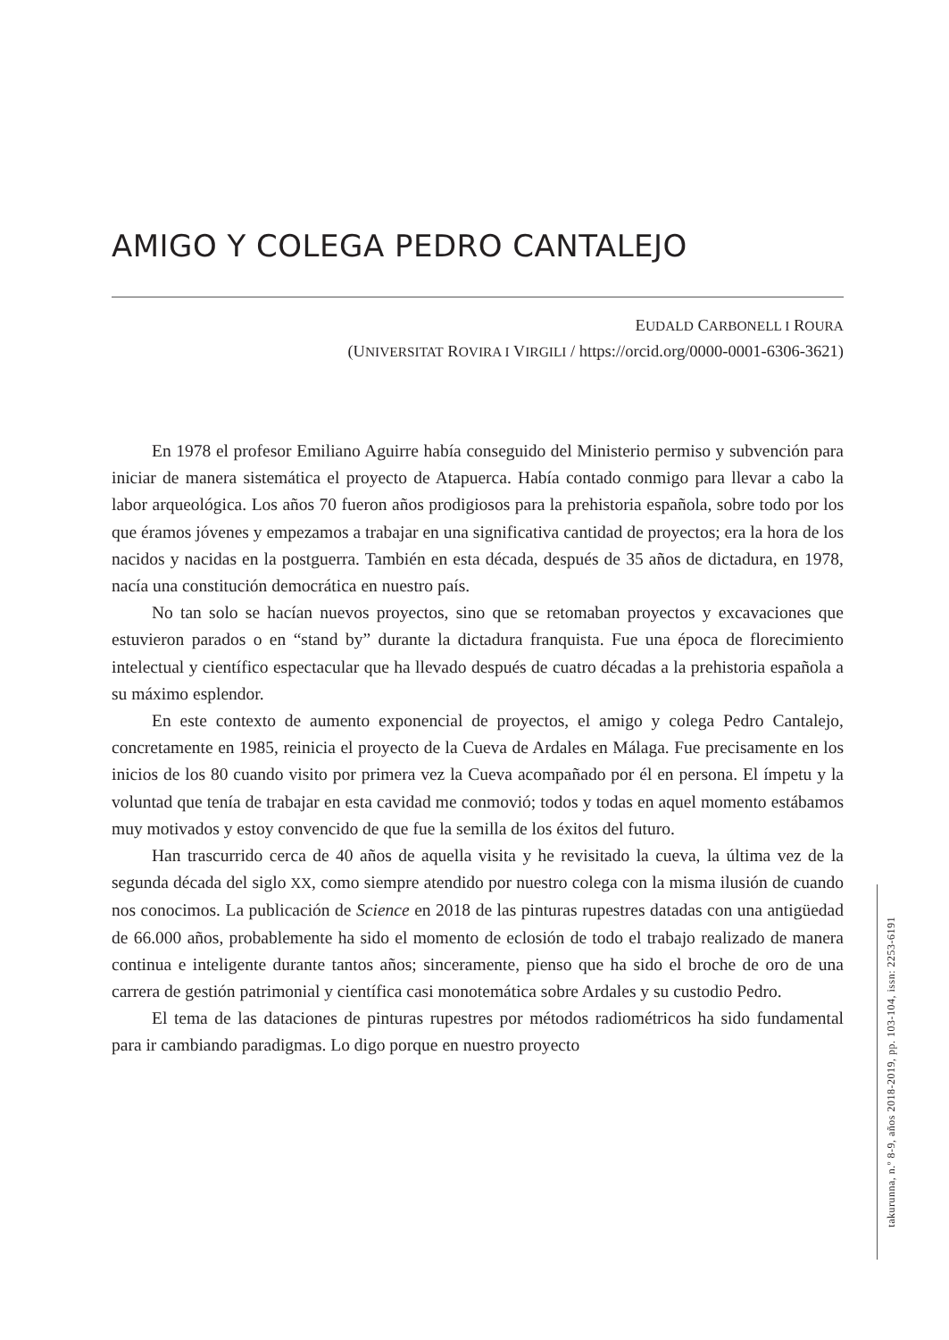AMIGO Y COLEGA PEDRO CANTALEJO
EUDALD CARBONELL I ROURA
(UNIVERSITAT ROVIRA I VIRGILI / https://orcid.org/0000-0001-6306-3621)
En 1978 el profesor Emiliano Aguirre había conseguido del Ministerio permiso y subvención para iniciar de manera sistemática el proyecto de Atapuerca. Había contado conmigo para llevar a cabo la labor arqueológica. Los años 70 fueron años prodigiosos para la prehistoria española, sobre todo por los que éramos jóvenes y empezamos a trabajar en una significativa cantidad de proyectos; era la hora de los nacidos y nacidas en la postguerra. También en esta década, después de 35 años de dictadura, en 1978, nacía una constitución democrática en nuestro país.
No tan solo se hacían nuevos proyectos, sino que se retomaban proyectos y excavaciones que estuvieron parados o en “stand by” durante la dictadura franquista. Fue una época de florecimiento intelectual y científico espectacular que ha llevado después de cuatro décadas a la prehistoria española a su máximo esplendor.
En este contexto de aumento exponencial de proyectos, el amigo y colega Pedro Cantalejo, concretamente en 1985, reinicia el proyecto de la Cueva de Ardales en Málaga. Fue precisamente en los inicios de los 80 cuando visito por primera vez la Cueva acompañado por él en persona. El ímpetu y la voluntad que tenía de trabajar en esta cavidad me conmovió; todos y todas en aquel momento estábamos muy motivados y estoy convencido de que fue la semilla de los éxitos del futuro.
Han trascurrido cerca de 40 años de aquella visita y he revisitado la cueva, la última vez de la segunda década del siglo XX, como siempre atendido por nuestro colega con la misma ilusión de cuando nos conocimos. La publicación de Science en 2018 de las pinturas rupestres datadas con una antigüedad de 66.000 años, probablemente ha sido el momento de eclosión de todo el trabajo realizado de manera continua e inteligente durante tantos años; sinceramente, pienso que ha sido el broche de oro de una carrera de gestión patrimonial y científica casi monotemática sobre Ardales y su custodio Pedro.
El tema de las dataciones de pinturas rupestres por métodos radiométricos ha sido fundamental para ir cambiando paradigmas. Lo digo porque en nuestro proyecto
takurunna, n.º 8-9, años 2018-2019, pp. 103-104, issn: 2253-6191